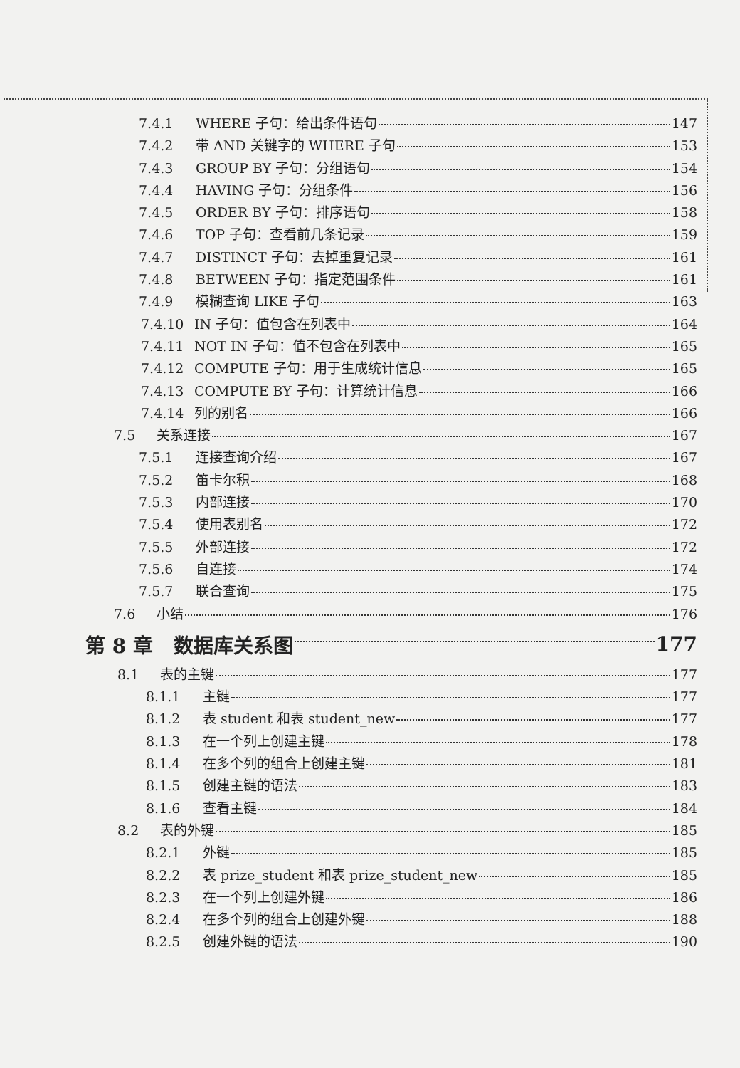7.4.1 WHERE 子句：给出条件语句 147
7.4.2 带 AND 关键字的 WHERE 子句 153
7.4.3 GROUP BY 子句：分组语句 154
7.4.4 HAVING 子句：分组条件 156
7.4.5 ORDER BY 子句：排序语句 158
7.4.6 TOP 子句：查看前几条记录 159
7.4.7 DISTINCT 子句：去掉重复记录 161
7.4.8 BETWEEN 子句：指定范围条件 161
7.4.9 模糊查询 LIKE 子句 163
7.4.10 IN 子句：值包含在列表中 164
7.4.11 NOT IN 子句：值不包含在列表中 165
7.4.12 COMPUTE 子句：用于生成统计信息 165
7.4.13 COMPUTE BY 子句：计算统计信息 166
7.4.14 列的别名 166
7.5 关系连接 167
7.5.1 连接查询介绍 167
7.5.2 笛卡尔积 168
7.5.3 内部连接 170
7.5.4 使用表别名 172
7.5.5 外部连接 172
7.5.6 自连接 174
7.5.7 联合查询 175
7.6 小结 176
第 8 章 数据库关系图 177
8.1 表的主键 177
8.1.1 主键 177
8.1.2 表 student 和表 student_new 177
8.1.3 在一个列上创建主键 178
8.1.4 在多个列的组合上创建主键 181
8.1.5 创建主键的语法 183
8.1.6 查看主键 184
8.2 表的外键 185
8.2.1 外键 185
8.2.2 表 prize_student 和表 prize_student_new 185
8.2.3 在一个列上创建外键 186
8.2.4 在多个列的组合上创建外键 188
8.2.5 创建外键的语法 190